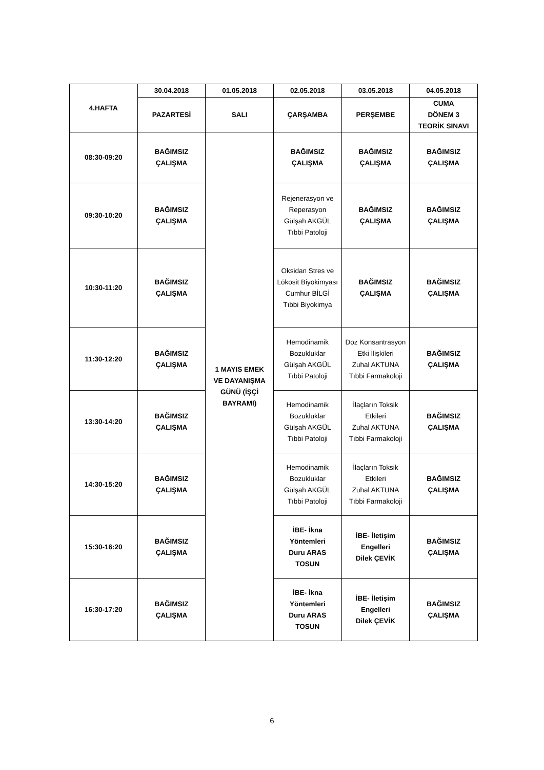| 4.HAFTA | 30.04.2018 | 01.05.2018 | 02.05.2018 | 03.05.2018 | 04.05.2018 |
| --- | --- | --- | --- | --- | --- |
| | PAZARTESİ | SALI | ÇARŞAMBA | PERŞEMBE | CUMA DÖNEM 3 TEORİK SINAVI |
| 08:30-09:20 | BAĞIMSIZ ÇALIŞMA | 1 MAYIS EMEK VE DAYANIŞMA GÜNÜ (İŞÇİ BAYRAMI) | BAĞIMSIZ ÇALIŞMA | BAĞIMSIZ ÇALIŞMA | BAĞIMSIZ ÇALIŞMA |
| 09:30-10:20 | BAĞIMSIZ ÇALIŞMA | | Rejenerasyon ve Reperasyon Gülşah AKGÜL Tıbbi Patoloji | BAĞIMSIZ ÇALIŞMA | BAĞIMSIZ ÇALIŞMA |
| 10:30-11:20 | BAĞIMSIZ ÇALIŞMA | | Oksidan Stres ve Lökosit Biyokimyası Cumhur BİLGİ Tıbbi Biyokimya | BAĞIMSIZ ÇALIŞMA | BAĞIMSIZ ÇALIŞMA |
| 11:30-12:20 | BAĞIMSIZ ÇALIŞMA | | Hemodinamik Bozukluklar Gülşah AKGÜL Tıbbi Patoloji | Doz Konsantrasyon Etki İlişkileri Zuhal AKTUNA Tıbbi Farmakoloji | BAĞIMSIZ ÇALIŞMA |
| 13:30-14:20 | BAĞIMSIZ ÇALIŞMA | | Hemodinamik Bozukluklar Gülşah AKGÜL Tıbbi Patoloji | İlaçların Toksik Etkileri Zuhal AKTUNA Tıbbi Farmakoloji | BAĞIMSIZ ÇALIŞMA |
| 14:30-15:20 | BAĞIMSIZ ÇALIŞMA | | Hemodinamik Bozukluklar Gülşah AKGÜL Tıbbi Patoloji | İlaçların Toksik Etkileri Zuhal AKTUNA Tıbbi Farmakoloji | BAĞIMSIZ ÇALIŞMA |
| 15:30-16:20 | BAĞIMSIZ ÇALIŞMA | | İBE- İkna Yöntemleri Duru ARAS TOSUN | İBE- İletişim Engelleri Dilek ÇEVİK | BAĞIMSIZ ÇALIŞMA |
| 16:30-17:20 | BAĞIMSIZ ÇALIŞMA | | İBE- İkna Yöntemleri Duru ARAS TOSUN | İBE- İletişim Engelleri Dilek ÇEVİK | BAĞIMSIZ ÇALIŞMA |
6